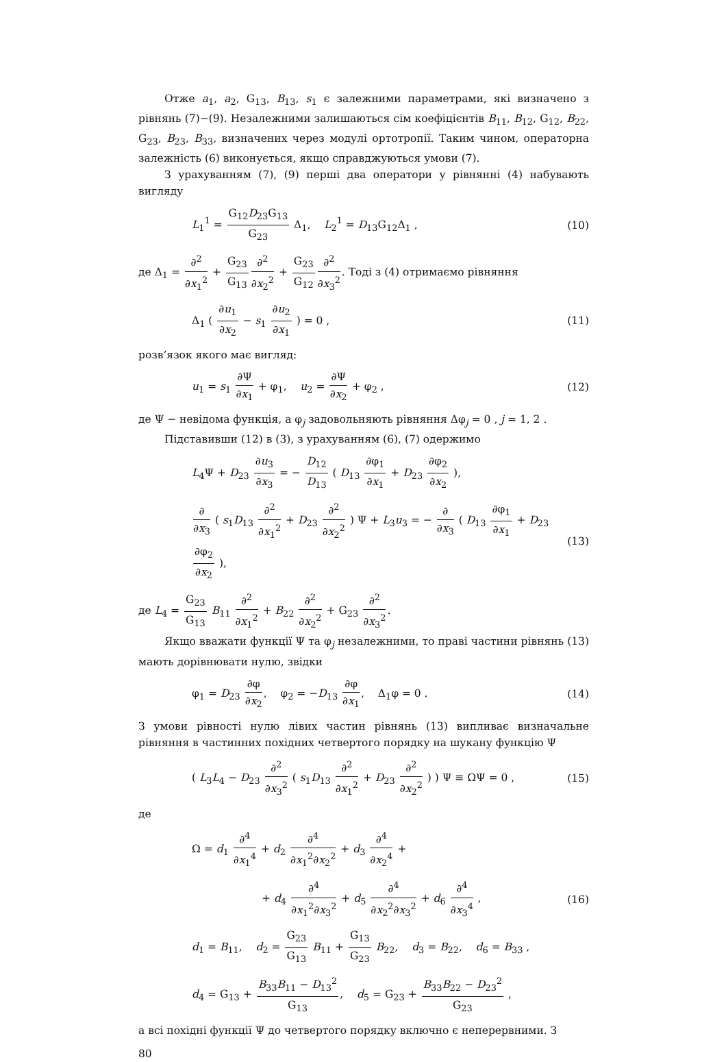Отже a<sub>1</sub>, a<sub>2</sub>, G<sub>13</sub>, B<sub>13</sub>, s<sub>1</sub> є залежними параметрами, які визначено з рівнянь (7)−(9). Незалежними залишаються сім коефіцієнтів B<sub>11</sub>, B<sub>12</sub>, G<sub>12</sub>, B<sub>22</sub>, G<sub>23</sub>, B<sub>23</sub>, B<sub>33</sub>, визначених через модулі ортотропії. Таким чином, операторна залежність (6) виконується, якщо справджуються умови (7).
З урахуванням (7), (9) перші два оператори у рівнянні (4) набувають вигляду
L<sub>1</sub><sup>1</sup> = G<sub>12</sub>D<sub>23</sub>G<sub>13</sub> G<sub>23</sub> Δ<sub>1</sub>, L<sub>2</sub><sup>1</sup> = D<sub>13</sub>G<sub>12</sub>Δ<sub>1</sub> , (10)
де Δ<sub>1</sub> = ∂<sup>2</sup> ∂x<sub>1</sub><sup>2</sup> + G<sub>23</sub> G<sub>13</sub>∂<sup>2</sup> ∂x<sub>2</sub><sup>2</sup> + G<sub>23</sub> G<sub>12</sub>∂<sup>2</sup> ∂x<sub>3</sub><sup>2</sup>. Тоді з (4) отримаємо рівняння
Δ<sub>1</sub> ( ∂u<sub>1</sub> ∂x<sub>2</sub> − s<sub>1</sub> ∂u<sub>2</sub> ∂x<sub>1</sub> ) = 0 , (11)
розв’язок якого має вигляд:
u<sub>1</sub> = s<sub>1</sub> ∂Ψ ∂x<sub>1</sub> + φ<sub>1</sub>, u<sub>2</sub> = ∂Ψ ∂x<sub>2</sub> + φ<sub>2</sub> , (12)
де Ψ − невідома функція, а φ<sub>j</sub> задовольняють рівняння Δφ<sub>j</sub> = 0 , j = 1, 2 .
Підставивши (12) в (3), з урахуванням (6), (7) одержимо
L<sub>4</sub>Ψ + D<sub>23</sub> ∂u<sub>3</sub> ∂x<sub>3</sub> = − D<sub>12</sub> D<sub>13</sub> ( D<sub>13</sub> ∂φ<sub>1</sub> ∂x<sub>1</sub> + D<sub>23</sub> ∂φ<sub>2</sub> ∂x<sub>2</sub> ),
∂ ∂x<sub>3</sub> ( s<sub>1</sub>D<sub>13</sub> ∂<sup>2</sup> ∂x<sub>1</sub><sup>2</sup> + D<sub>23</sub> ∂<sup>2</sup> ∂x<sub>2</sub><sup>2</sup> ) Ψ + L<sub>3</sub>u<sub>3</sub> = − ∂ ∂x<sub>3</sub> ( D<sub>13</sub> ∂φ<sub>1</sub> ∂x<sub>1</sub> + D<sub>23</sub> ∂φ<sub>2</sub> ∂x<sub>2</sub> ), (13)
де L<sub>4</sub> = G<sub>23</sub> G<sub>13</sub> B<sub>11</sub> ∂<sup>2</sup> ∂x<sub>1</sub><sup>2</sup> + B<sub>22</sub> ∂<sup>2</sup> ∂x<sub>2</sub><sup>2</sup> + G<sub>23</sub> ∂<sup>2</sup> ∂x<sub>3</sub><sup>2</sup>.
Якщо вважати функції Ψ та φ<sub>j</sub> незалежними, то праві частини рівнянь (13) мають дорівнювати нулю, звідки
φ<sub>1</sub> = D<sub>23</sub> ∂φ ∂x<sub>2</sub>, φ<sub>2</sub> = −D<sub>13</sub> ∂φ ∂x<sub>1</sub>, Δ<sub>1</sub>φ = 0 . (14)
З умови рівності нулю лівих частин рівнянь (13) випливає визначальне рівняння в частинних похідних четвертого порядку на шукану функцію Ψ
( L<sub>3</sub>L<sub>4</sub> − D<sub>23</sub> ∂<sup>2</sup> ∂x<sub>3</sub><sup>2</sup> ( s<sub>1</sub>D<sub>13</sub> ∂<sup>2</sup> ∂x<sub>1</sub><sup>2</sup> + D<sub>23</sub> ∂<sup>2</sup> ∂x<sub>2</sub><sup>2</sup> ) ) Ψ ≡ ΩΨ = 0 , (15)
де
Ω = d<sub>1</sub> ∂<sup>4</sup> ∂x<sub>1</sub><sup>4</sup> + d<sub>2</sub> ∂<sup>4</sup> ∂x<sub>1</sub><sup>2</sup>∂x<sub>2</sub><sup>2</sup> + d<sub>3</sub> ∂<sup>4</sup> ∂x<sub>2</sub><sup>4</sup> +
+ d<sub>4</sub> ∂<sup>4</sup> ∂x<sub>1</sub><sup>2</sup>∂x<sub>3</sub><sup>2</sup> + d<sub>5</sub> ∂<sup>4</sup> ∂x<sub>2</sub><sup>2</sup>∂x<sub>3</sub><sup>2</sup> + d<sub>6</sub> ∂<sup>4</sup> ∂x<sub>3</sub><sup>4</sup> , (16)
d<sub>1</sub> = B<sub>11</sub>, d<sub>2</sub> = G<sub>23</sub> G<sub>13</sub> B<sub>11</sub> + G<sub>13</sub> G<sub>23</sub> B<sub>22</sub>, d<sub>3</sub> = B<sub>22</sub>, d<sub>6</sub> = B<sub>33</sub> ,
d<sub>4</sub> = G<sub>13</sub> + B<sub>33</sub>B<sub>11</sub> − D<sub>13</sub><sup>2</sup> G<sub>13</sub>, d<sub>5</sub> = G<sub>23</sub> + B<sub>33</sub>B<sub>22</sub> − D<sub>23</sub><sup>2</sup> G<sub>23</sub> ,
а всі похідні функції Ψ до четвертого порядку включно є неперервними. З
80